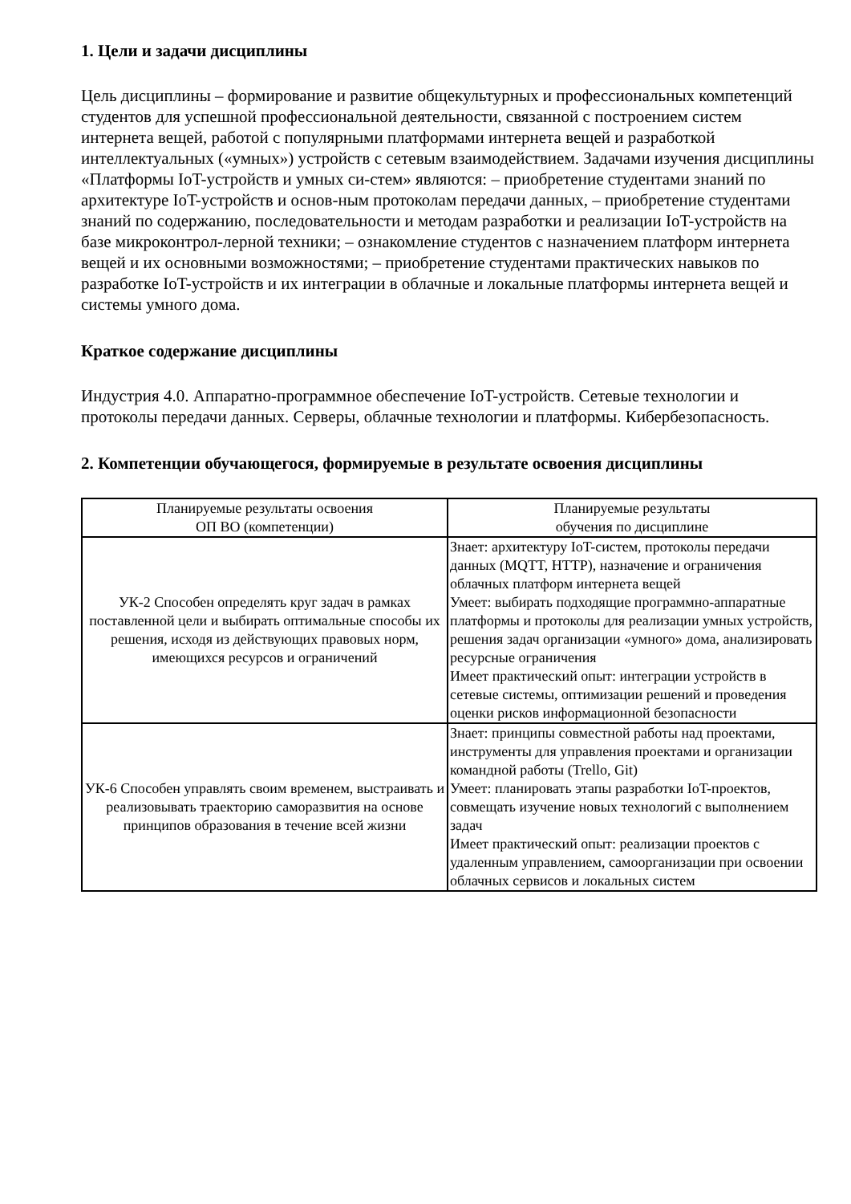1. Цели и задачи дисциплины
Цель дисциплины – формирование и развитие общекультурных и профессиональных компетенций студентов для успешной профессиональной деятельности, связанной с построением систем интернета вещей, работой с популярными платформами интернета вещей и разработкой интеллектуальных («умных») устройств с сетевым взаимодействием. Задачами изучения дисциплины «Платформы IoT-устройств и умных си-стем» являются: – приобретение студентами знаний по архитектуре IoT-устройств и основ-ным протоколам передачи данных, – приобретение студентами знаний по содержанию, последовательности и методам разработки и реализации IoT-устройств на базе микроконтрол-лерной техники; – ознакомление студентов с назначением платформ интернета вещей и их основными возможностями; – приобретение студентами практических навыков по разработке IoT-устройств и их интеграции в облачные и локальные платформы интернета вещей и системы умного дома.
Краткое содержание дисциплины
Индустрия 4.0. Аппаратно-программное обеспечение IoT-устройств. Сетевые технологии и протоколы передачи данных. Серверы, облачные технологии и платформы. Кибербезопасность.
2. Компетенции обучающегося, формируемые в результате освоения дисциплины
| Планируемые результаты освоения ОП ВО (компетенции) | Планируемые результаты обучения по дисциплине |
| --- | --- |
| УК-2 Способен определять круг задач в рамках поставленной цели и выбирать оптимальные способы их решения, исходя из действующих правовых норм, имеющихся ресурсов и ограничений | Знает: архитектуру IoT-систем, протоколы передачи данных (MQTT, HTTP), назначение и ограничения облачных платформ интернета вещей Умеет: выбирать подходящие программно-аппаратные платформы и протоколы для реализации умных устройств, решения задач организации «умного» дома, анализировать ресурсные ограничения Имеет практический опыт: интеграции устройств в сетевые системы, оптимизации решений и проведения оценки рисков информационной безопасности |
| УК-6 Способен управлять своим временем, выстраивать и реализовывать траекторию саморазвития на основе принципов образования в течение всей жизни | Знает: принципы совместной работы над проектами, инструменты для управления проектами и организации командной работы (Trello, Git) Умеет: планировать этапы разработки IoT-проектов, совмещать изучение новых технологий с выполнением задач Имеет практический опыт: реализации проектов с удаленным управлением, самоорганизации при освоении облачных сервисов и локальных систем |